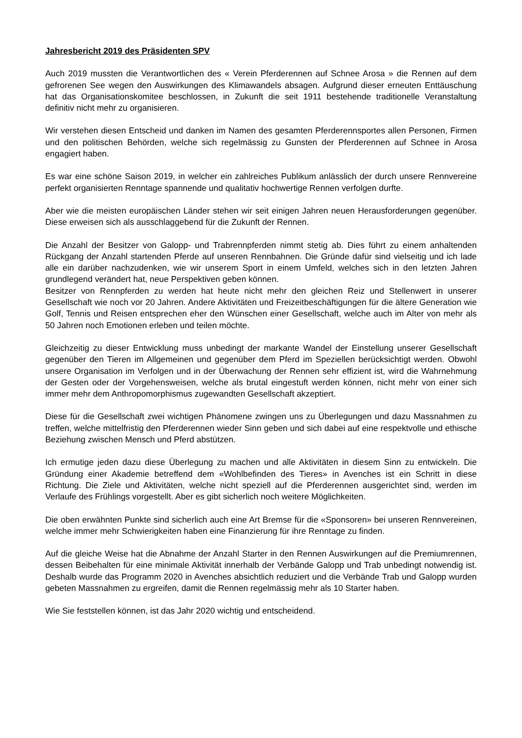Jahresbericht 2019 des Präsidenten SPV
Auch 2019 mussten die Verantwortlichen des « Verein Pferderennen auf Schnee Arosa » die Rennen auf dem gefrorenen See wegen den Auswirkungen des Klimawandels absagen. Aufgrund dieser erneuten Enttäuschung hat das Organisationskomitee beschlossen, in Zukunft die seit 1911 bestehende traditionelle Veranstaltung definitiv nicht mehr zu organisieren.
Wir verstehen diesen Entscheid und danken im Namen des gesamten Pferderennsportes allen Personen, Firmen und den politischen Behörden, welche sich regelmässig zu Gunsten der Pferderennen auf Schnee in Arosa engagiert haben.
Es war eine schöne Saison 2019, in welcher ein zahlreiches Publikum anlässlich der durch unsere Rennvereine perfekt organisierten Renntage spannende und qualitativ hochwertige Rennen verfolgen durfte.
Aber wie die meisten europäischen Länder stehen wir seit einigen Jahren neuen Herausforderungen gegenüber. Diese erweisen sich als ausschlaggebend für die Zukunft der Rennen.
Die Anzahl der Besitzer von Galopp- und Trabrennpferden nimmt stetig ab. Dies führt zu einem anhaltenden Rückgang der Anzahl startenden Pferde auf unseren Rennbahnen. Die Gründe dafür sind vielseitig und ich lade alle ein darüber nachzudenken, wie wir unserem Sport in einem Umfeld, welches sich in den letzten Jahren grundlegend verändert hat, neue Perspektiven geben können.
Besitzer von Rennpferden zu werden hat heute nicht mehr den gleichen Reiz und Stellenwert in unserer Gesellschaft wie noch vor 20 Jahren. Andere Aktivitäten und Freizeitbeschäftigungen für die ältere Generation wie Golf, Tennis und Reisen entsprechen eher den Wünschen einer Gesellschaft, welche auch im Alter von mehr als 50 Jahren noch Emotionen erleben und teilen möchte.
Gleichzeitig zu dieser Entwicklung muss unbedingt der markante Wandel der Einstellung unserer Gesellschaft gegenüber den Tieren im Allgemeinen und gegenüber dem Pferd im Speziellen berücksichtigt werden. Obwohl unsere Organisation im Verfolgen und in der Überwachung der Rennen sehr effizient ist, wird die Wahrnehmung der Gesten oder der Vorgehensweisen, welche als brutal eingestuft werden können, nicht mehr von einer sich immer mehr dem Anthropomorphismus zugewandten Gesellschaft akzeptiert.
Diese für die Gesellschaft zwei wichtigen Phänomene zwingen uns zu Überlegungen und dazu Massnahmen zu treffen, welche mittelfristig den Pferderennen wieder Sinn geben und sich dabei auf eine respektvolle und ethische Beziehung zwischen Mensch und Pferd abstützen.
Ich ermutige jeden dazu diese Überlegung zu machen und alle Aktivitäten in diesem Sinn zu entwickeln. Die Gründung einer Akademie betreffend dem «Wohlbefinden des Tieres» in Avenches ist ein Schritt in diese Richtung. Die Ziele und Aktivitäten, welche nicht speziell auf die Pferderennen ausgerichtet sind, werden im Verlaufe des Frühlings vorgestellt. Aber es gibt sicherlich noch weitere Möglichkeiten.
Die oben erwähnten Punkte sind sicherlich auch eine Art Bremse für die «Sponsoren» bei unseren Rennvereinen, welche immer mehr Schwierigkeiten haben eine Finanzierung für ihre Renntage zu finden.
Auf die gleiche Weise hat die Abnahme der Anzahl Starter in den Rennen Auswirkungen auf die Premiumrennen, dessen Beibehalten für eine minimale Aktivität innerhalb der Verbände Galopp und Trab unbedingt notwendig ist. Deshalb wurde das Programm 2020 in Avenches absichtlich reduziert und die Verbände Trab und Galopp wurden gebeten Massnahmen zu ergreifen, damit die Rennen regelmässig mehr als 10 Starter haben.
Wie Sie feststellen können, ist das Jahr 2020 wichtig und entscheidend.